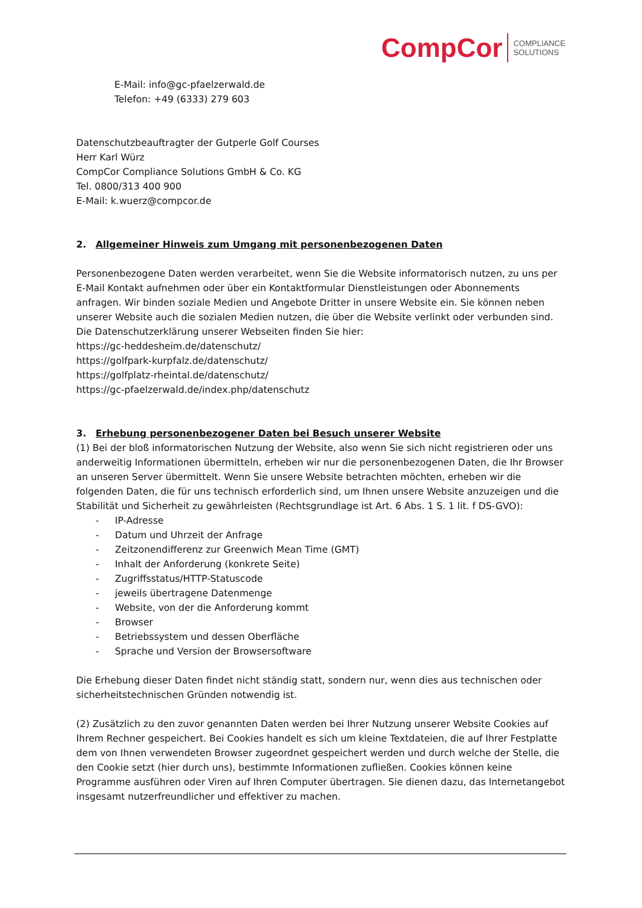CompCor COMPLIANCE
SOLUTIONS
E-Mail: info@gc-pfaelzerwald.de
Telefon: +49 (6333) 279 603
Datenschutzbeauftragter der Gutperle Golf Courses
Herr Karl Würz
CompCor Compliance Solutions GmbH & Co. KG
Tel. 0800/313 400 900
E-Mail: k.wuerz@compcor.de
2. Allgemeiner Hinweis zum Umgang mit personenbezogenen Daten
Personenbezogene Daten werden verarbeitet, wenn Sie die Website informatorisch nutzen, zu uns per E-Mail Kontakt aufnehmen oder über ein Kontaktformular Dienstleistungen oder Abonnements anfragen. Wir binden soziale Medien und Angebote Dritter in unsere Website ein. Sie können neben unserer Website auch die sozialen Medien nutzen, die über die Website verlinkt oder verbunden sind.
Die Datenschutzerklärung unserer Webseiten finden Sie hier:
https://gc-heddesheim.de/datenschutz/
https://golfpark-kurpfalz.de/datenschutz/
https://golfplatz-rheintal.de/datenschutz/
https://gc-pfaelzerwald.de/index.php/datenschutz
3. Erhebung personenbezogener Daten bei Besuch unserer Website
(1) Bei der bloß informatorischen Nutzung der Website, also wenn Sie sich nicht registrieren oder uns anderweitig Informationen übermitteln, erheben wir nur die personenbezogenen Daten, die Ihr Browser an unseren Server übermittelt. Wenn Sie unsere Website betrachten möchten, erheben wir die folgenden Daten, die für uns technisch erforderlich sind, um Ihnen unsere Website anzuzeigen und die Stabilität und Sicherheit zu gewährleisten (Rechtsgrundlage ist Art. 6 Abs. 1 S. 1 lit. f DS-GVO):
- IP-Adresse
- Datum und Uhrzeit der Anfrage
- Zeitzonendifferenz zur Greenwich Mean Time (GMT)
- Inhalt der Anforderung (konkrete Seite)
- Zugriffsstatus/HTTP-Statuscode
- jeweils übertragene Datenmenge
- Website, von der die Anforderung kommt
- Browser
- Betriebssystem und dessen Oberfläche
- Sprache und Version der Browsersoftware
Die Erhebung dieser Daten findet nicht ständig statt, sondern nur, wenn dies aus technischen oder sicherheitstechnischen Gründen notwendig ist.
(2) Zusätzlich zu den zuvor genannten Daten werden bei Ihrer Nutzung unserer Website Cookies auf Ihrem Rechner gespeichert. Bei Cookies handelt es sich um kleine Textdateien, die auf Ihrer Festplatte dem von Ihnen verwendeten Browser zugeordnet gespeichert werden und durch welche der Stelle, die den Cookie setzt (hier durch uns), bestimmte Informationen zufließen. Cookies können keine Programme ausführen oder Viren auf Ihren Computer übertragen. Sie dienen dazu, das Internetangebot insgesamt nutzerfreundlicher und effektiver zu machen.